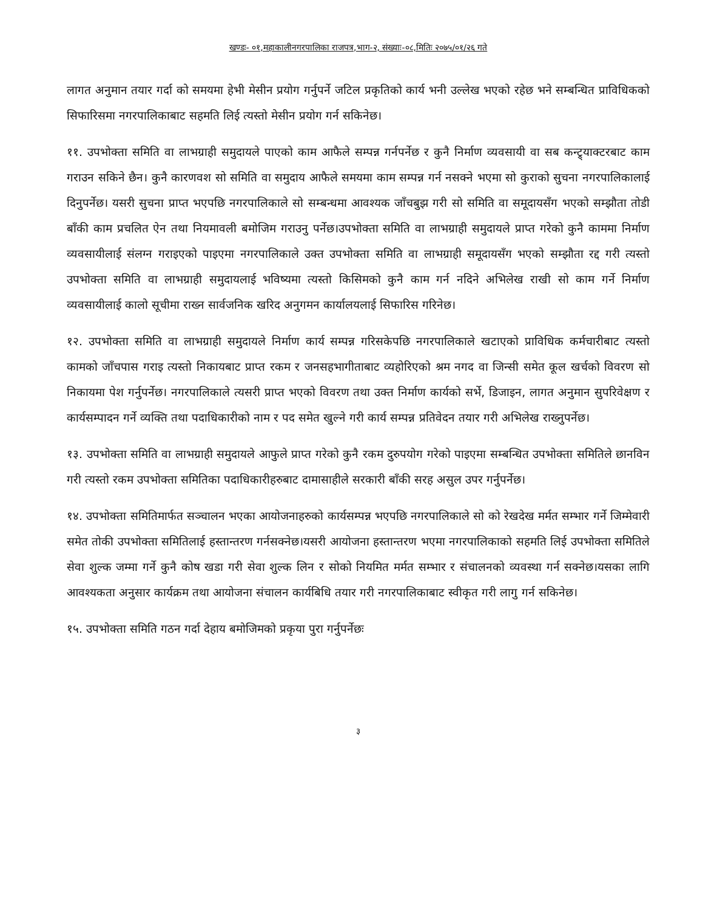खण्डः- ०१,महाकालीनगरपालिका राजपत्र,भाग-२, संख्याः-०८,मितिः २०७५/०१/२६ गते
लागत अनुमान तयार गर्दा को समयमा हेभी मेसीन प्रयोग गर्नुपर्ने जटिल प्रकृतिको कार्य भनी उल्लेख भएको रहेछ भने सम्बन्धित प्राविधिकको सिफारिसमा नगरपालिकाबाट सहमति लिई त्यस्तो मेसीन प्रयोग गर्न सकिनेछ।
११. उपभोक्ता समिति वा लाभग्राही समुदायले पाएको काम आफैले सम्पन्न गर्नपर्नेछ र कुनै निर्माण व्यवसायी वा सब कन्ट्र्याक्टरबाट काम गराउन सकिने छैन। कुनै कारणवश सो समिति वा समुदाय आफैले समयमा काम सम्पन्न गर्न नसक्ने भएमा सो कुराको सुचना नगरपालिकालाई दिनुपर्नेछ। यसरी सुचना प्राप्त भएपछि नगरपालिकाले सो सम्बन्धमा आवश्यक जाँचबुझ गरी सो समिति वा समूदायसँग भएको सम्झौता तोडी बाँकी काम प्रचलित ऐन तथा नियमावली बमोजिम गराउनु पर्नेछ।उपभोक्ता समिति वा लाभग्राही समुदायले प्राप्त गरेको कुनै काममा निर्माण व्यवसायीलाई संलग्न गराइएको पाइएमा नगरपालिकाले उक्त उपभोक्ता समिति वा लाभग्राही समूदायसँग भएको सम्झौता रद्द गरी त्यस्तो उपभोक्ता समिति वा लाभग्राही समुदायलाई भविष्यमा त्यस्तो किसिमको कुनै काम गर्न नदिने अभिलेख राखी सो काम गर्ने निर्माण व्यवसायीलाई कालो सूचीमा राख्न सार्वजनिक खरिद अनुगमन कार्यालयलाई सिफारिस गरिनेछ।
१२. उपभोक्ता समिति वा लाभग्राही समुदायले निर्माण कार्य सम्पन्न गरिसकेपछि नगरपालिकाले खटाएको प्राविधिक कर्मचारीबाट त्यस्तो कामको जाँचपास गराइ त्यस्तो निकायबाट प्राप्त रकम र जनसहभागीताबाट व्यहोरिएको श्रम नगद वा जिन्सी समेत कूल खर्चको विवरण सो निकायमा पेश गर्नुपर्नेछ। नगरपालिकाले त्यसरी प्राप्त भएको विवरण तथा उक्त निर्माण कार्यको सर्भे, डिजाइन, लागत अनुमान सुपरिवेक्षण र कार्यसम्पादन गर्ने व्यक्ति तथा पदाधिकारीको नाम र पद समेत खुल्ने गरी कार्य सम्पन्न प्रतिवेदन तयार गरी अभिलेख राख्नुपर्नेछ।
१३. उपभोक्ता समिति वा लाभग्राही समुदायले आफुले प्राप्त गरेको कुनै रकम दुरुपयोग गरेको पाइएमा सम्बन्धित उपभोक्ता समितिले छानविन गरी त्यस्तो रकम उपभोक्ता समितिका पदाधिकारीहरुबाट दामासाहीले सरकारी बाँकी सरह असुल उपर गर्नुपर्नेछ।
१४. उपभोक्ता समितिमार्फत सञ्चालन भएका आयोजनाहरुको कार्यसम्पन्न भएपछि नगरपालिकाले सो को रेखदेख मर्मत सम्भार गर्ने जिम्मेवारी समेत तोकी उपभोक्ता समितिलाई हस्तान्तरण गर्नसक्नेछ।यसरी आयोजना हस्तान्तरण भएमा नगरपालिकाको सहमति लिई उपभोक्ता समितिले सेवा शुल्क जम्मा गर्ने कुनै कोष खडा गरी सेवा शुल्क लिन र सोको नियमित मर्मत सम्भार र संचालनको व्यवस्था गर्न सक्नेछ।यसका लागि आवश्यकता अनुसार कार्यक्रम तथा आयोजना संचालन कार्यबिधि तयार गरी नगरपालिकाबाट स्वीकृत गरी लागु गर्न सकिनेछ।
१५. उपभोक्ता समिति गठन गर्दा देहाय बमोजिमको प्रकृया पुरा गर्नुपर्नेछः
३